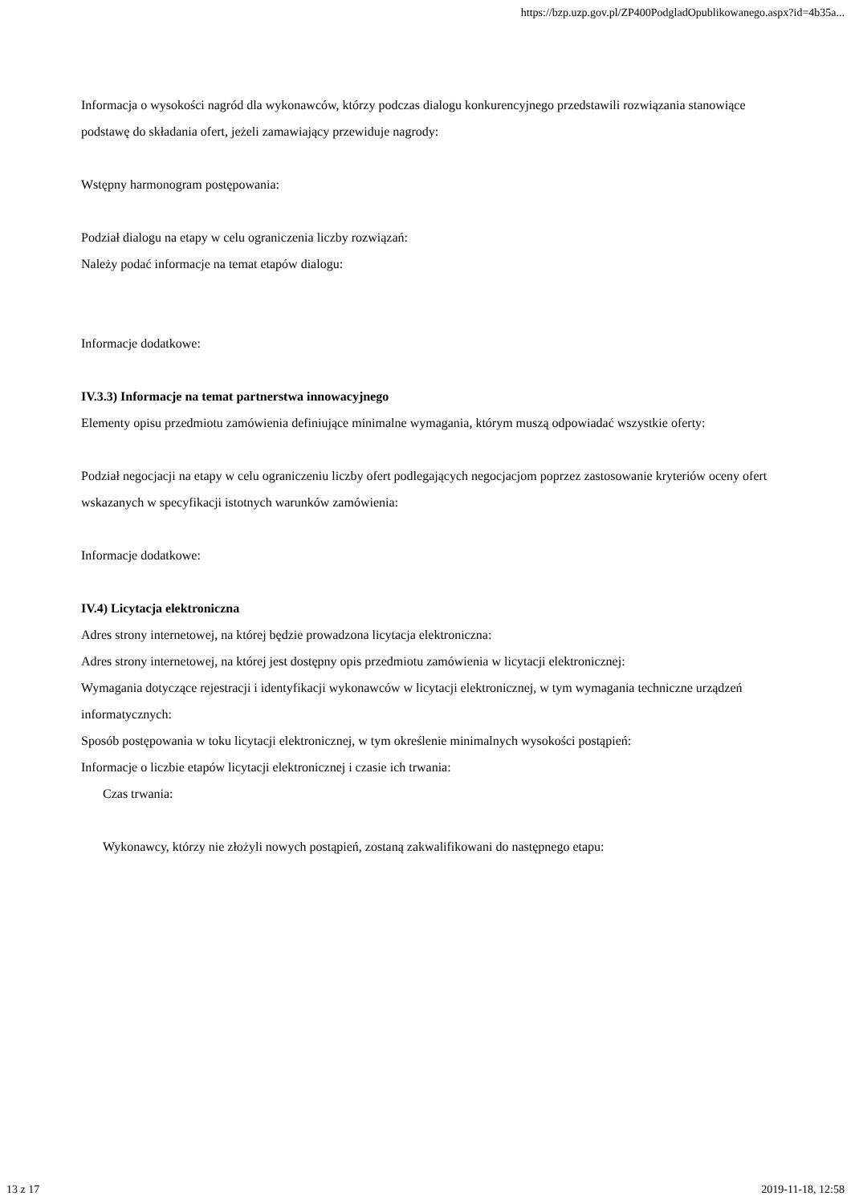https://bzp.uzp.gov.pl/ZP400PodgladOpublikowanego.aspx?id=4b35a...
Informacja o wysokości nagród dla wykonawców, którzy podczas dialogu konkurencyjnego przedstawili rozwiązania stanowiące podstawę do składania ofert, jeżeli zamawiający przewiduje nagrody:
Wstępny harmonogram postępowania:
Podział dialogu na etapy w celu ograniczenia liczby rozwiązań:
Należy podać informacje na temat etapów dialogu:
Informacje dodatkowe:
IV.3.3) Informacje na temat partnerstwa innowacyjnego
Elementy opisu przedmiotu zamówienia definiujące minimalne wymagania, którym muszą odpowiadać wszystkie oferty:
Podział negocjacji na etapy w celu ograniczeniu liczby ofert podlegających negocjacjom poprzez zastosowanie kryteriów oceny ofert wskazanych w specyfikacji istotnych warunków zamówienia:
Informacje dodatkowe:
IV.4) Licytacja elektroniczna
Adres strony internetowej, na której będzie prowadzona licytacja elektroniczna:
Adres strony internetowej, na której jest dostępny opis przedmiotu zamówienia w licytacji elektronicznej:
Wymagania dotyczące rejestracji i identyfikacji wykonawców w licytacji elektronicznej, w tym wymagania techniczne urządzeń informatycznych:
Sposób postępowania w toku licytacji elektronicznej, w tym określenie minimalnych wysokości postąpień:
Informacje o liczbie etapów licytacji elektronicznej i czasie ich trwania:
Czas trwania:
Wykonawcy, którzy nie złożyli nowych postąpień, zostaną zakwalifikowani do następnego etapu:
13 z 17 2019-11-18, 12:58